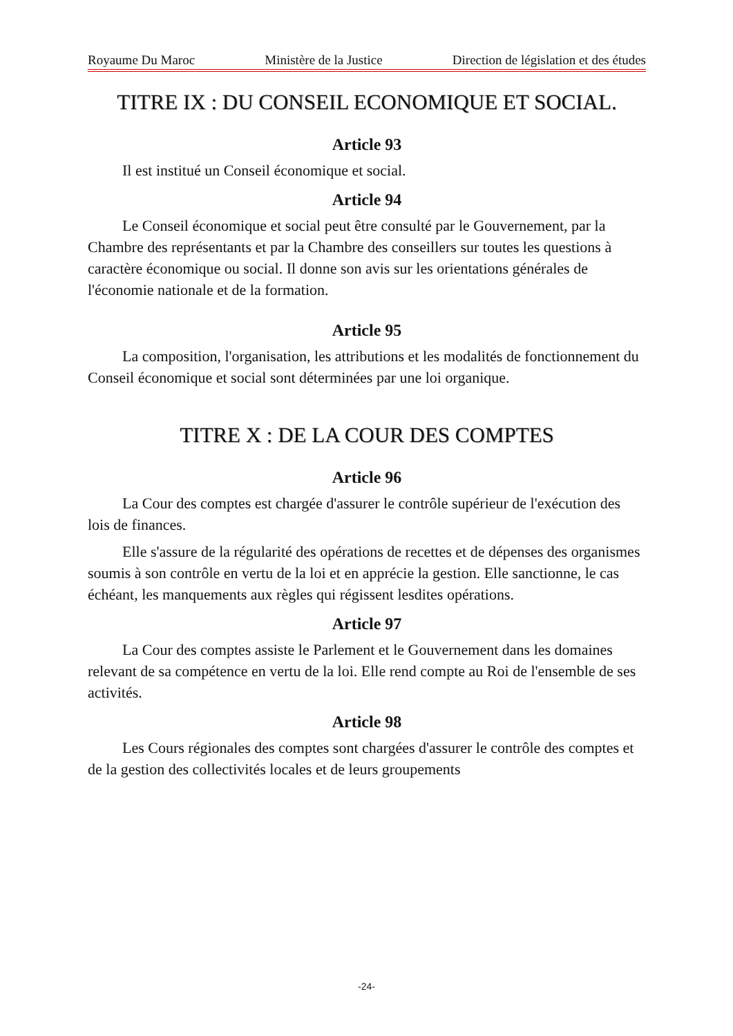Royaume Du Maroc Ministère de la Justice Direction de législation et des études
TITRE IX : DU CONSEIL ECONOMIQUE ET SOCIAL.
Article 93
Il est institué un Conseil économique et social.
Article 94
Le Conseil économique et social peut être consulté par le Gouvernement, par la Chambre des représentants et par la Chambre des conseillers sur toutes les questions à caractère économique ou social. Il donne son avis sur les orientations générales de l'économie nationale et de la formation.
Article 95
La composition, l'organisation, les attributions et les modalités de fonctionnement du Conseil économique et social sont déterminées par une loi organique.
TITRE X : DE LA COUR DES COMPTES
Article 96
La Cour des comptes est chargée d'assurer le contrôle supérieur de l'exécution des lois de finances.
Elle s'assure de la régularité des opérations de recettes et de dépenses des organismes soumis à son contrôle en vertu de la loi et en apprécie la gestion. Elle sanctionne, le cas échéant, les manquements aux règles qui régissent lesdites opérations.
Article 97
La Cour des comptes assiste le Parlement et le Gouvernement dans les domaines relevant de sa compétence en vertu de la loi. Elle rend compte au Roi de l'ensemble de ses activités.
Article 98
Les Cours régionales des comptes sont chargées d'assurer le contrôle des comptes et de la gestion des collectivités locales et de leurs groupements
-24-